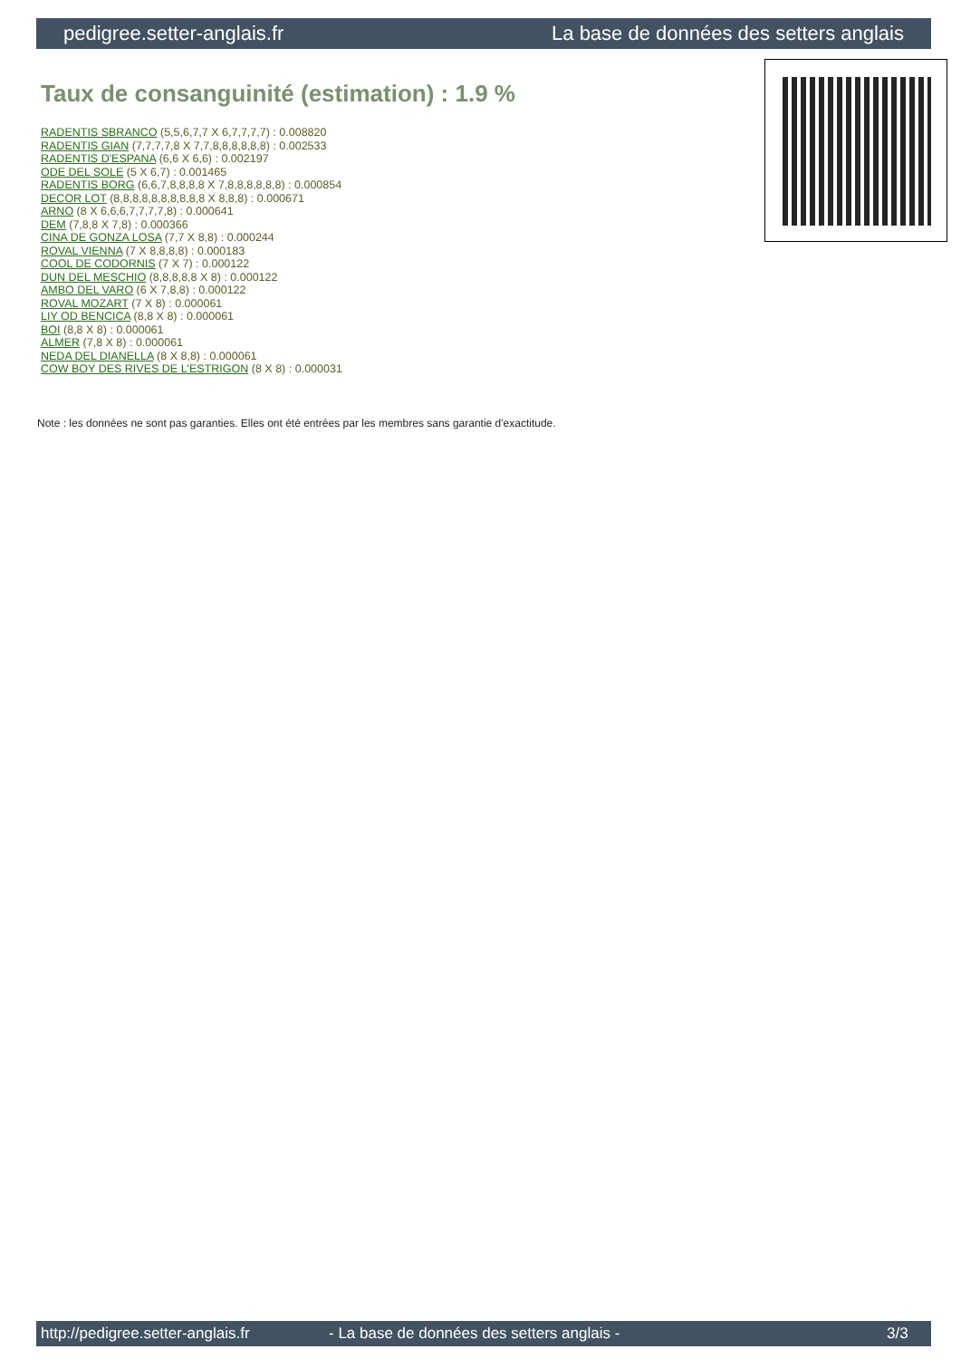pedigree.setter-anglais.fr La base de données des setters anglais
Taux de consanguinité (estimation) : 1.9 %
RADENTIS SBRANCO (5,5,6,7,7 X 6,7,7,7,7) : 0.008820
RADENTIS GIAN (7,7,7,7,8 X 7,7,8,8,8,8,8,8) : 0.002533
RADENTIS D'ESPANA (6,6 X 6,6) : 0.002197
ODE DEL SOLE (5 X 6,7) : 0.001465
RADENTIS BORG (6,6,7,8,8,8,8 X 7,8,8,8,8,8,8) : 0.000854
DECOR LOT (8,8,8,8,8,8,8,8,8,8 X 8,8,8) : 0.000671
ARNO (8 X 6,6,6,7,7,7,7,8) : 0.000641
DEM (7,8,8 X 7,8) : 0.000366
CINA DE GONZA LOSA (7,7 X 8,8) : 0.000244
ROVAL VIENNA (7 X 8,8,8,8) : 0.000183
COOL DE CODORNIS (7 X 7) : 0.000122
DUN DEL MESCHIO (8,8,8,8,8 X 8) : 0.000122
AMBO DEL VARO (6 X 7,8,8) : 0.000122
ROVAL MOZART (7 X 8) : 0.000061
LIY OD BENCICA (8,8 X 8) : 0.000061
BOI (8,8 X 8) : 0.000061
ALMER (7,8 X 8) : 0.000061
NEDA DEL DIANELLA (8 X 8,8) : 0.000061
COW BOY DES RIVES DE L'ESTRIGON (8 X 8) : 0.000031
Note : les données ne sont pas garanties. Elles ont été entrées par les membres sans garantie d'exactitude.
http://pedigree.setter-anglais.fr - La base de données des setters anglais - 3/3